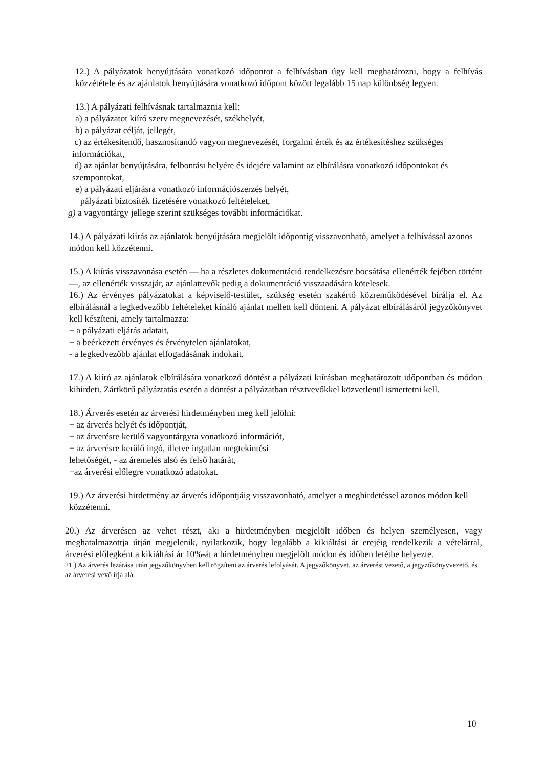12.) A pályázatok benyújtására vonatkozó időpontot a felhívásban úgy kell meghatározni, hogy a felhívás közzététele és az ajánlatok benyújtására vonatkozó időpont között legalább 15 nap különbség legyen.
13.) A pályázati felhívásnak tartalmaznia kell:
a) a pályázatot kiíró szerv megnevezését, székhelyét,
b) a pályázat célját, jellegét,
c) az értékesítendő, hasznosítandó vagyon megnevezését, forgalmi érték és az értékesítéshez szükséges információkat,
d) az ajánlat benyújtására, felbontási helyére és idejére valamint az elbírálásra vonatkozó időpontokat és szempontokat,
e) a pályázati eljárásra vonatkozó információszerzés helyét,
pályázati biztosíték fizetésére vonatkozó feltételeket,
g) a vagyontárgy jellege szerint szükséges további információkat.
14.) A pályázati kiírás az ajánlatok benyújtására megjelölt időpontig visszavonható, amelyet a felhívással azonos módon kell közzétenni.
15.) A kiírás visszavonása esetén — ha a részletes dokumentáció rendelkezésre bocsátása ellenérték fejében történt —, az ellenérték visszajár, az ajánlattevők pedig a dokumentáció visszaadására kötelesek.
16.) Az érvényes pályázatokat a képviselő-testület, szükség esetén szakértő közreműködésével bírálja el. Az elbírálásnál a legkedvezőbb feltételeket kínáló ajánlat mellett kell dönteni. A pályázat elbírálásáról jegyzőkönyvet kell készíteni, amely tartalmazza:
− a pályázati eljárás adatait,
− a beérkezett érvényes és érvénytelen ajánlatokat,
- a legkedvezőbb ajánlat elfogadásának indokait.
17.) A kiíró az ajánlatok elbírálására vonatkozó döntést a pályázati kiírásban meghatározott időpontban és módon kihirdeti. Zártkörű pályáztatás esetén a döntést a pályázatban résztvevőkkel közvetlenül ismertetni kell.
18.) Árverés esetén az árverési hirdetményben meg kell jelölni:
− az árverés helyét és időpontját,
− az árverésre kerülő vagyontárgyra vonatkozó információt,
− az árverésre kerülő ingó, illetve ingatlan megtekintési
lehetőségét, - az áremelés alsó és felső határát,
−az árverési előlegre vonatkozó adatokat.
19.) Az árverési hirdetmény az árverés időpontjáig visszavonható, amelyet a meghirdetéssel azonos módon kell közzétenni.
20.) Az árverésen az vehet részt, aki a hirdetményben megjelölt időben és helyen személyesen, vagy meghatalmazottja útján megjelenik, nyilatkozik, hogy legalább a kikiáltási ár erejéig rendelkezik a vételárral, árverési előlegként a kikiáltási ár 10%-át a hirdetményben megjelölt módon és időben letétbe helyezte.
21.) Az árverés lezárása után jegyzőkönyvben kell rögzíteni az árverés lefolyását. A jegyzőkönyvet, az árverést vezető, a jegyzőkönyvvezető, és az árverési vevő írja alá.
10